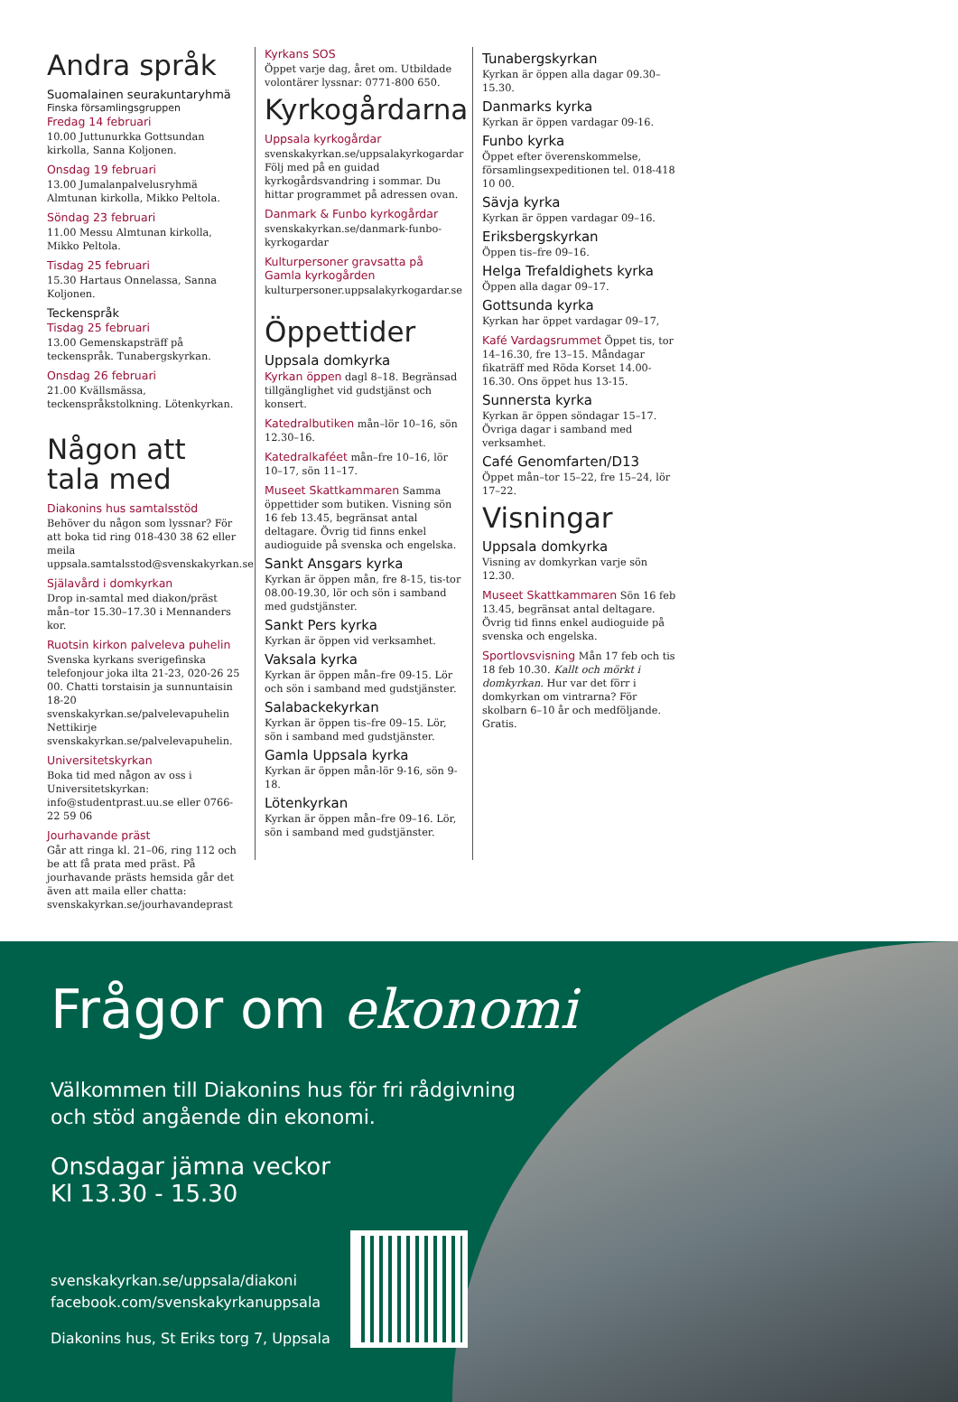Andra språk
Suomalainen seurakuntaryhmä
Finska församlingsgruppen
Fredag 14 februari
10.00 Juttunurkka Gottsundan kirkolla, Sanna Koljonen.
Onsdag 19 februari
13.00 Jumalanpalvelusryhmä Almtunan kirkolla, Mikko Peltola.
Söndag 23 februari
11.00 Messu Almtunan kirkolla, Mikko Peltola.
Tisdag 25 februari
15.30 Hartaus Onnelassa, Sanna Koljonen.
Teckenspråk
Tisdag 25 februari
13.00 Gemenskapsträff på teckenspråk. Tunabergskyrkan.
Onsdag 26 februari
21.00 Kvällsmässa, teckenspråkstolkning. Lötenkyrkan.
Någon att
tala med
Diakonins hus samtalsstöd
Behöver du någon som lyssnar? För att boka tid ring 018-430 38 62 eller meila uppsala.samtalsstod@svenskakyrkan.se
Själavård i domkyrkan
Drop in-samtal med diakon/präst mån–tor 15.30–17.30 i Mennanders kor.
Ruotsin kirkon palveleva puhelin
Svenska kyrkans sverigefinska telefonjour joka ilta 21-23, 020-26 25 00. Chatti torstaisin ja sunnuntaisin 18-20 svenskakyrkan.se/palvelevapuhelin Nettikirje svenskakyrkan.se/palvelevapuhelin.
Universitetskyrkan
Boka tid med någon av oss i Universitetskyrkan: info@studentprast.uu.se eller 0766-22 59 06
Jourhavande präst
Går att ringa kl. 21–06, ring 112 och be att få prata med präst. På jourhavande prästs hemsida går det även att maila eller chatta: svenskakyrkan.se/jourhavandeprast
Kyrkans SOS
Öppet varje dag, året om. Utbildade volontärer lyssnar: 0771-800 650.
Kyrkogårdarna
Uppsala kyrkogårdar
svenskakyrkan.se/uppsalakyrkogardar Följ med på en guidad kyrkogårdsvandring i sommar. Du hittar programmet på adressen ovan.
Danmark & Funbo kyrkogårdar
svenskakyrkan.se/danmark-funbo-kyrkogardar
Kulturpersoner gravsatta på Gamla kyrkogården
kulturpersoner.uppsalakyrkogardar.se
Öppettider
Uppsala domkyrka
Kyrkan öppen dagl 8–18. Begränsad tillgänglighet vid gudstjänst och konsert.
Katedralbutiken mån–lör 10–16, sön 12.30–16.
Katedralkaféet mån–fre 10–16, lör 10–17, sön 11–17.
Museet Skattkammaren Samma öppettider som butiken. Visning sön 16 feb 13.45, begränsat antal deltagare. Övrig tid finns enkel audioguide på svenska och engelska.
Sankt Ansgars kyrka
Kyrkan är öppen mån, fre 8-15, tis-tor 08.00-19.30, lör och sön i samband med gudstjänster.
Sankt Pers kyrka
Kyrkan är öppen vid verksamhet.
Vaksala kyrka
Kyrkan är öppen mån–fre 09-15. Lör och sön i samband med gudstjänster.
Salabackekyrkan
Kyrkan är öppen tis–fre 09–15. Lör, sön i samband med gudstjänster.
Gamla Uppsala kyrka
Kyrkan är öppen mån-lör 9-16, sön 9-18.
Lötenkyrkan
Kyrkan är öppen mån–fre 09–16. Lör, sön i samband med gudstjänster.
Tunabergskyrkan
Kyrkan är öppen alla dagar 09.30–15.30.
Danmarks kyrka
Kyrkan är öppen vardagar 09-16.
Funbo kyrka
Öppet efter överenskommelse, församlingsexpeditionen tel. 018-418 10 00.
Sävja kyrka
Kyrkan är öppen vardagar 09–16.
Eriksbergskyrkan
Öppen tis–fre 09–16.
Helga Trefaldighets kyrka
Öppen alla dagar 09–17.
Gottsunda kyrka
Kyrkan har öppet vardagar 09–17,
Kafé Vardagsrummet Öppet tis, tor 14–16.30, fre 13–15. Måndagar fikaträff med Röda Korset 14.00-16.30. Ons öppet hus 13-15.
Sunnersta kyrka
Kyrkan är öppen söndagar 15–17. Övriga dagar i samband med verksamhet.
Café Genomfarten/D13
Öppet mån–tor 15–22, fre 15–24, lör 17–22.
Visningar
Uppsala domkyrka
Visning av domkyrkan varje sön 12.30.
Museet Skattkammaren Sön 16 feb 13.45, begränsat antal deltagare. Övrig tid finns enkel audioguide på svenska och engelska.
Sportlovsvisning Mån 17 feb och tis 18 feb 10.30. Kallt och mörkt i domkyrkan. Hur var det förr i domkyrkan om vintrarna? För skolbarn 6–10 år och medföljande. Gratis.
Frågor om ekonomi
Välkommen till Diakonins hus för fri rådgivning
och stöd angående din ekonomi.
Onsdagar jämna veckor
Kl 13.30 - 15.30
svenskakyrkan.se/uppsala/diakoni
facebook.com/svenskakyrkanuppsala
Diakonins hus, St Eriks torg 7, Uppsala